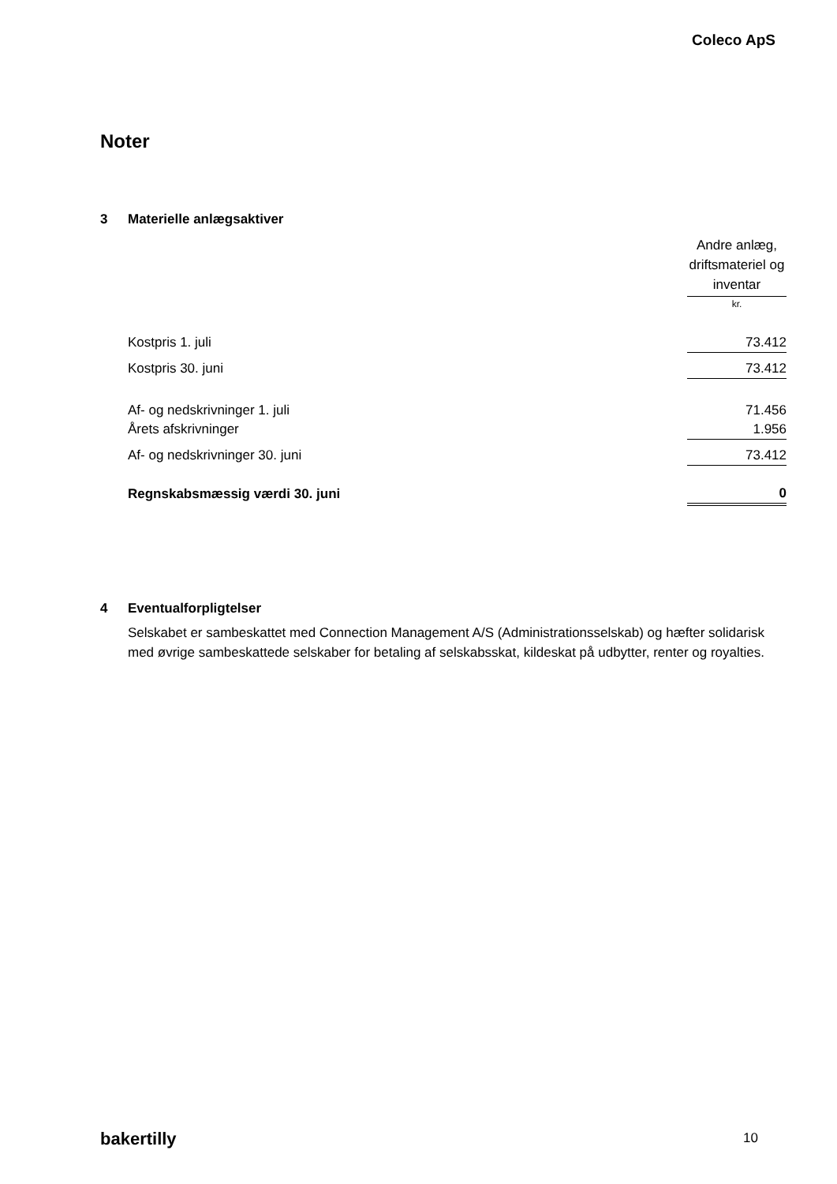Coleco ApS
Noter
3 Materielle anlægsaktiver
| | Andre anlæg, driftsmateriel og inventar |
| | kr. |
| Kostpris 1. juli | 73.412 |
| Kostpris 30. juni | 73.412 |
| Af- og nedskrivninger 1. juli | 71.456 |
| Årets afskrivninger | 1.956 |
| Af- og nedskrivninger 30. juni | 73.412 |
| Regnskabsmæssig værdi 30. juni | 0 |
4 Eventualforpligtelser
Selskabet er sambeskattet med Connection Management A/S (Administrationsselskab) og hæfter solidarisk med øvrige sambeskattede selskaber for betaling af selskabsskat, kildeskat på udbytter, renter og royalties.
bakertilly 10